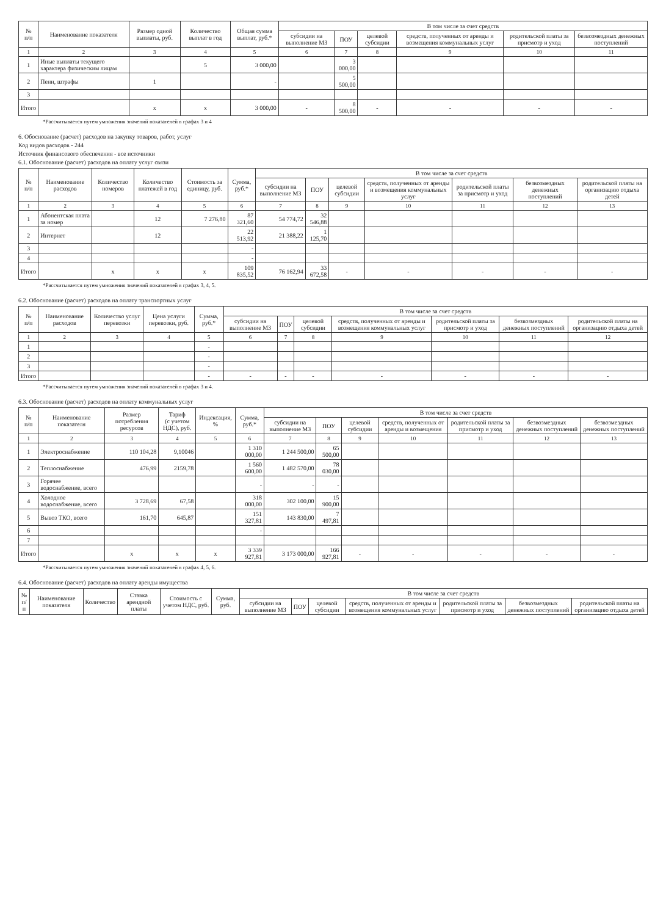| № п/п | Наименование показателя | Размер одной выплаты, руб. | Количество выплат в год | Общая сумма выплат, руб.* | В том числе за счет средств | | | | | |
| --- | --- | --- | --- | --- | --- | --- | --- | --- | --- | --- |
| | | | | | субсидии на выполнение МЗ | ПОУ | целевой субсидии | средств, полученных от аренды и возмещения коммунальных услуг | родительской платы за присмотр и уход | безвозмездных денежных поступлений |
| 1 | 2 | 3 | 4 | 5 | 6 | 7 | 8 | 9 | 10 | 11 |
| 1 | Иные выплаты текущего характера физическим лицам | | 5 | 3 000,00 | | 3 000,00 | | | | |
| 2 | Пени, штрафы | 1 | | - | | 5 500,00 | | | | |
| 3 | | | | | | | | | | |
| Итого | | x | x | 3 000,00 | - | 8 500,00 | - | - | - | - |
*Рассчитывается путем умножения значений показателей в графах 3 и 4
6. Обоснование (расчет) расходов на закупку товаров, работ, услуг
Код видов расходов - 244
Источник финансового обеспечения - все источники
6.1. Обоснование (расчет) расходов на оплату услуг связи
| № п/п | Наименование расходов | Количество номеров | Количество платежей в год | Стоимость за единицу, руб. | Сумма, руб.* | В том числе за счет средств | | | | | | |
| --- | --- | --- | --- | --- | --- | --- | --- | --- | --- | --- | --- | --- |
| | | | | | | субсидии на выполнение МЗ | ПОУ | целевой субсидии | средств, полученных от аренды и возмещения коммунальных услуг | родительской платы за присмотр и уход | безвозмездных денежных поступлений | родительской платы на организацию отдыха детей |
| 1 | 2 | 3 | 4 | 5 | 6 | 7 | 8 | 9 | 10 | 11 | 12 | 13 |
| 1 | Абонентская плата за номер | | 12 | 7 276,80 | 87 321,60 | 54 774,72 | 32 546,88 | | | | | |
| 2 | Интернет | | 12 | | 22 513,92 | 21 388,22 | 1 125,70 | | | | | |
| 3 | | | | | - | | | | | | | |
| 4 | | | | | - | | | | | | | |
| Итого | | x | x | x | 109 835,52 | 76 162,94 | 33 672,58 | - | - | - | - | - |
*Рассчитывается путем умножения значений показателей в графах 3, 4, 5.
6.2. Обоснование (расчет) расходов на оплату транспортных услуг
| № п/п | Наименование расходов | Количество услуг перевозки | Цена услуги перевозки, руб. | Сумма, руб.* | В том числе за счет средств | | | | | | |
| --- | --- | --- | --- | --- | --- | --- | --- | --- | --- | --- | --- |
| | | | | | субсидии на выполнение МЗ | ПОУ | целевой субсидии | средств, полученных от аренды и возмещения коммунальных услуг | родительской платы за присмотр и уход | безвозмездных денежных поступлений | родительской платы на организацию отдыха детей |
| 1 | 2 | 3 | 4 | 5 | 6 | 7 | 8 | 9 | 10 | 11 | 12 |
| 1 | | | | - | | | | | | | |
| 2 | | | | - | | | | | | | |
| 3 | | | | - | | | | | | | |
| Итого | | | | - | - | - | - | - | - | - | - |
*Рассчитывается путем умножения значений показателей в графах 3 и 4.
6.3. Обоснование (расчет) расходов на оплату коммунальных услуг
| № п/п | Наименование показателя | Размер потребления ресурсов | Тариф (с учетом НДС), руб. | Индексация, % | Сумма, руб.* | В том числе за счет средств | | | | | | |
| --- | --- | --- | --- | --- | --- | --- | --- | --- | --- | --- | --- | --- |
| | | | | | | субсидии на выполнение МЗ | ПОУ | целевой субсидии | средств, полученных от аренды и возмещения | родительской платы за присмотр и уход | безвозмездных денежных поступлений | безвозмездных денежных поступлений |
| 1 | 2 | 3 | 4 | 5 | 6 | 7 | 8 | 9 | 10 | 11 | 12 | 13 |
| 1 | Электроснабжение | 110 104,28 | 9,10046 | | 1 310 000,00 | 1 244 500,00 | 65 500,00 | | | | | |
| 2 | Теплоснабжение | 476,99 | 2159,78 | | 1 560 600,00 | 1 482 570,00 | 78 030,00 | | | | | |
| 3 | Горячее водоснабжение, всего | | | | - | - | - | | | | | |
| 4 | Холодное водоснабжение, всего | 3 728,69 | 67,58 | | 318 000,00 | 302 100,00 | 15 900,00 | | | | | |
| 5 | Вывоз ТКО, всего | 161,70 | 645,87 | | 151 327,81 | 143 830,00 | 7 497,81 | | | | | |
| 6 | | | | | - | | | | | | | |
| 7 | | | | | | | | | | | | |
| Итого | | x | x | x | 3 339 927,81 | 3 173 000,00 | 166 927,81 | - | - | - | - | - |
*Рассчитывается путем умножения значений показателей в графах 4, 5, 6.
6.4. Обоснование (расчет) расходов на оплату аренды имущества
| № п/п | Наименование показателя | Количество | Ставка арендной платы | Стоимость с учетом НДС, руб. | Сумма, руб. | В том числе за счет средств | | | | | | |
| --- | --- | --- | --- | --- | --- | --- | --- | --- | --- | --- | --- | --- |
| | | | | | | субсидии на выполнение МЗ | ПОУ | целевой субсидии | средств, полученных от аренды и возмещения коммунальных услуг | родительской платы за присмотр и уход | безвозмездных денежных поступлений | родительской платы на организацию отдыха детей |